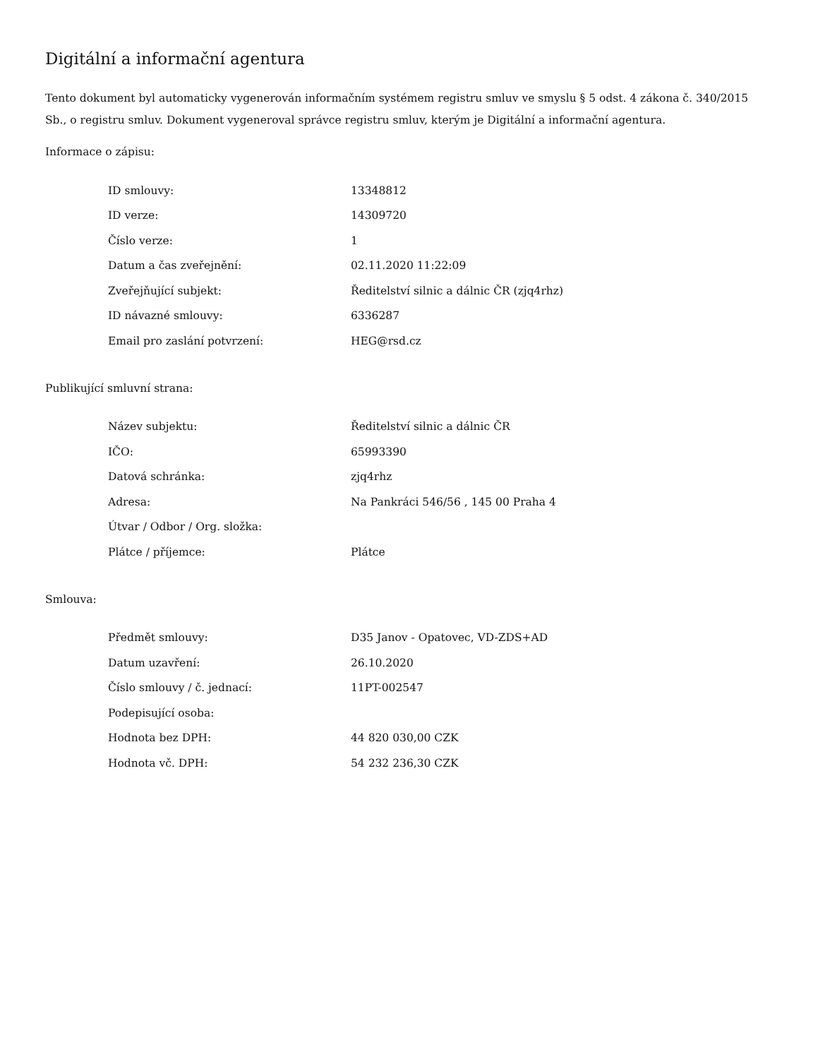Digitální a informační agentura
Tento dokument byl automaticky vygenerován informačním systémem registru smluv ve smyslu § 5 odst. 4 zákona č. 340/2015 Sb., o registru smluv. Dokument vygeneroval správce registru smluv, kterým je Digitální a informační agentura.
Informace o zápisu:
| ID smlouvy: | 13348812 |
| ID verze: | 14309720 |
| Číslo verze: | 1 |
| Datum a čas zveřejnění: | 02.11.2020 11:22:09 |
| Zveřejňující subjekt: | Ředitelství silnic a dálnic ČR (zjq4rhz) |
| ID návazné smlouvy: | 6336287 |
| Email pro zaslání potvrzení: | HEG@rsd.cz |
Publikující smluvní strana:
| Název subjektu: | Ředitelství silnic a dálnic ČR |
| IČO: | 65993390 |
| Datová schránka: | zjq4rhz |
| Adresa: | Na Pankráci 546/56 , 145 00 Praha 4 |
| Útvar / Odbor / Org. složka: | |
| Plátce / příjemce: | Plátce |
Smlouva:
| Předmět smlouvy: | D35 Janov - Opatovec, VD-ZDS+AD |
| Datum uzavření: | 26.10.2020 |
| Číslo smlouvy / č. jednací: | 11PT-002547 |
| Podepisující osoba: | |
| Hodnota bez DPH: | 44 820 030,00 CZK |
| Hodnota vč. DPH: | 54 232 236,30 CZK |